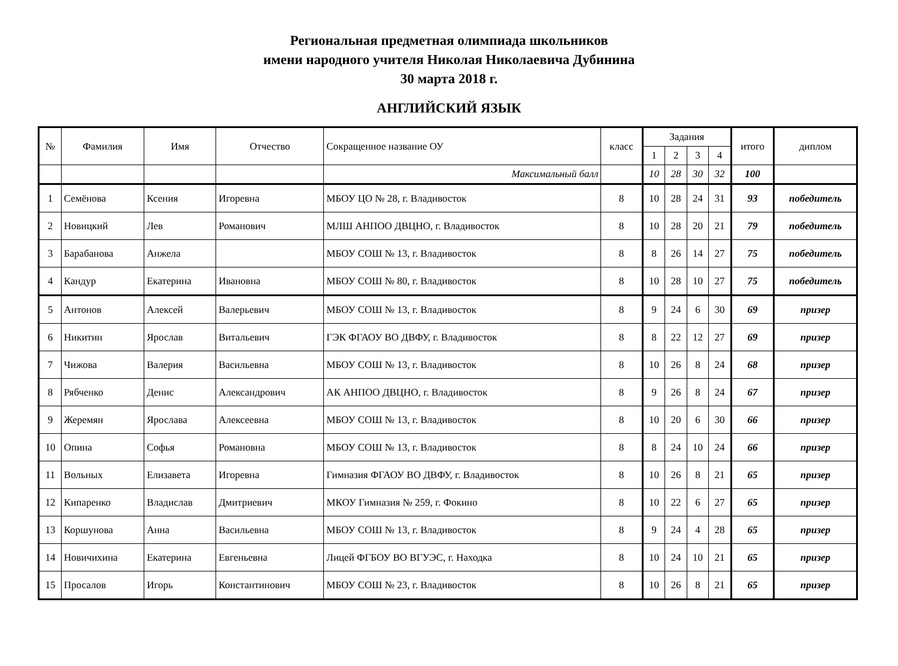Региональная предметная олимпиада школьников
имени народного учителя Николая Николаевича Дубинина
30 марта 2018 г.
АНГЛИЙСКИЙ ЯЗЫК
| № | Фамилия | Имя | Отчество | Сокращенное название ОУ | класс | Задания | | | | итого | диплом |
| --- | --- | --- | --- | --- | --- | --- | --- | --- | --- | --- | --- |
| | | | | | | 1 | 2 | 3 | 4 | | |
| | | | | Максимальный балл | | 10 | 28 | 30 | 32 | 100 | |
| 1 | Семёнова | Ксения | Игоревна | МБОУ ЦО № 28, г. Владивосток | 8 | 10 | 28 | 24 | 31 | 93 | победитель |
| 2 | Новицкий | Лев | Романович | МЛШ АНПОО ДВЦНО, г. Владивосток | 8 | 10 | 28 | 20 | 21 | 79 | победитель |
| 3 | Барабанова | Анжела | | МБОУ СОШ № 13, г. Владивосток | 8 | 8 | 26 | 14 | 27 | 75 | победитель |
| 4 | Кандур | Екатерина | Ивановна | МБОУ СОШ № 80, г. Владивосток | 8 | 10 | 28 | 10 | 27 | 75 | победитель |
| 5 | Антонов | Алексей | Валерьевич | МБОУ СОШ № 13, г. Владивосток | 8 | 9 | 24 | 6 | 30 | 69 | призер |
| 6 | Никитин | Ярослав | Витальевич | ГЭК ФГАОУ ВО ДВФУ, г. Владивосток | 8 | 8 | 22 | 12 | 27 | 69 | призер |
| 7 | Чижова | Валерия | Васильевна | МБОУ СОШ № 13, г. Владивосток | 8 | 10 | 26 | 8 | 24 | 68 | призер |
| 8 | Рябченко | Денис | Александрович | АК АНПОО ДВЦНО, г. Владивосток | 8 | 9 | 26 | 8 | 24 | 67 | призер |
| 9 | Жеремян | Ярослава | Алексеевна | МБОУ СОШ № 13, г. Владивосток | 8 | 10 | 20 | 6 | 30 | 66 | призер |
| 10 | Опина | Софья | Романовна | МБОУ СОШ № 13, г. Владивосток | 8 | 8 | 24 | 10 | 24 | 66 | призер |
| 11 | Вольных | Елизавета | Игоревна | Гимназия ФГАОУ ВО ДВФУ, г. Владивосток | 8 | 10 | 26 | 8 | 21 | 65 | призер |
| 12 | Кипаренко | Владислав | Дмитриевич | МКОУ Гимназия № 259, г. Фокино | 8 | 10 | 22 | 6 | 27 | 65 | призер |
| 13 | Коршунова | Анна | Васильевна | МБОУ СОШ № 13, г. Владивосток | 8 | 9 | 24 | 4 | 28 | 65 | призер |
| 14 | Новичихина | Екатерина | Евгеньевна | Лицей ФГБОУ ВО ВГУЭС, г. Находка | 8 | 10 | 24 | 10 | 21 | 65 | призер |
| 15 | Просалов | Игорь | Константинович | МБОУ СОШ № 23, г. Владивосток | 8 | 10 | 26 | 8 | 21 | 65 | призер |